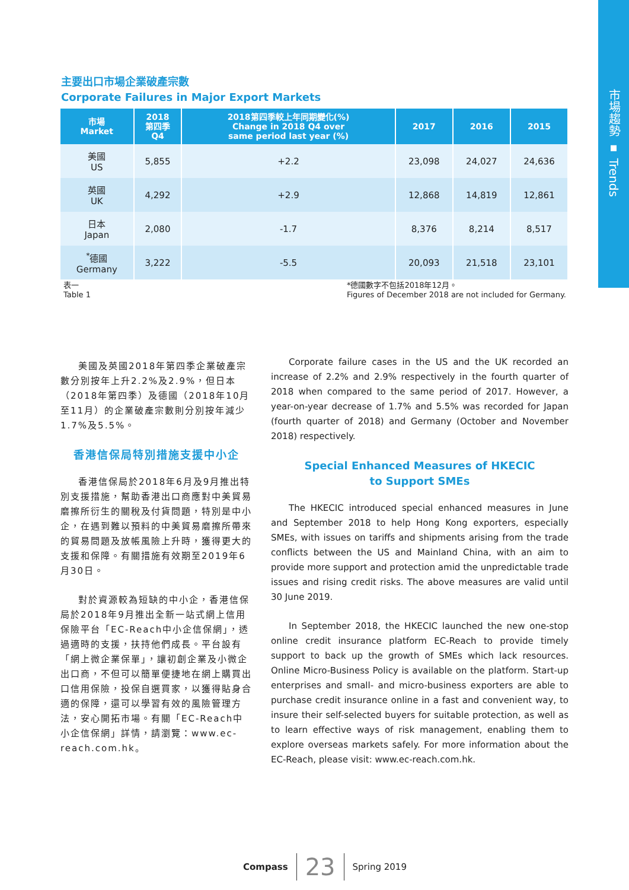市場趨勢 ▪ Trends
主要出口市場企業破產宗數
Corporate Failures in Major Export Markets
| 市場 Market | 2018 第四季 Q4 | 2018第四季較上年同期變化(%) Change in 2018 Q4 over same period last year (%) | 2017 | 2016 | 2015 |
| --- | --- | --- | --- | --- | --- |
| 美國 US | 5,855 | +2.2 | 23,098 | 24,027 | 24,636 |
| 英國 UK | 4,292 | +2.9 | 12,868 | 14,819 | 12,861 |
| 日本 Japan | 2,080 | -1.7 | 8,376 | 8,214 | 8,517 |
| <sup>*</sup> 德國 Germany | 3,222 | -5.5 | 20,093 | 21,518 | 23,101 |
表一
Table 1
*德國數字不包括2018年12月。
Figures of December 2018 are not included for Germany.
美國及英國2018年第四季企業破產宗數分別按年上升2.2%及2.9%，但日本（2018年第四季）及德國（2018年10月至11月）的企業破產宗數則分別按年減少1.7%及5.5%。
香港信保局特別措施支援中小企
香港信保局於2018年6月及9月推出特別支援措施，幫助香港出口商應對中美貿易磨擦所衍生的關稅及付貨問題，特別是中小企，在遇到難以預料的中美貿易磨擦所帶來的貿易問題及放帳風險上升時，獲得更大的支援和保障。有關措施有效期至2019年6月30日。
對於資源較為短缺的中小企，香港信保局於2018年9月推出全新一站式網上信用保險平台「EC-Reach中小企信保網」，透過適時的支援，扶持他們成長。平台設有「網上微企業保單」，讓初創企業及小微企出口商，不但可以簡單便捷地在網上購買出口信用保險，投保自選買家，以獲得貼身合適的保障，還可以學習有效的風險管理方法，安心開拓市場。有關「EC-Reach中小企信保網」詳情，請瀏覽：www.ec-reach.com.hk。
Corporate failure cases in the US and the UK recorded an increase of 2.2% and 2.9% respectively in the fourth quarter of 2018 when compared to the same period of 2017. However, a year-on-year decrease of 1.7% and 5.5% was recorded for Japan (fourth quarter of 2018) and Germany (October and November 2018) respectively.
Special Enhanced Measures of HKECIC
to Support SMEs
The HKECIC introduced special enhanced measures in June and September 2018 to help Hong Kong exporters, especially SMEs, with issues on tariffs and shipments arising from the trade conflicts between the US and Mainland China, with an aim to provide more support and protection amid the unpredictable trade issues and rising credit risks. The above measures are valid until 30 June 2019.
In September 2018, the HKECIC launched the new one-stop online credit insurance platform EC-Reach to provide timely support to back up the growth of SMEs which lack resources. Online Micro-Business Policy is available on the platform. Start-up enterprises and small- and micro-business exporters are able to purchase credit insurance online in a fast and convenient way, to insure their self-selected buyers for suitable protection, as well as to learn effective ways of risk management, enabling them to explore overseas markets safely. For more information about the EC-Reach, please visit: www.ec-reach.com.hk.
Compass 23 Spring 2019